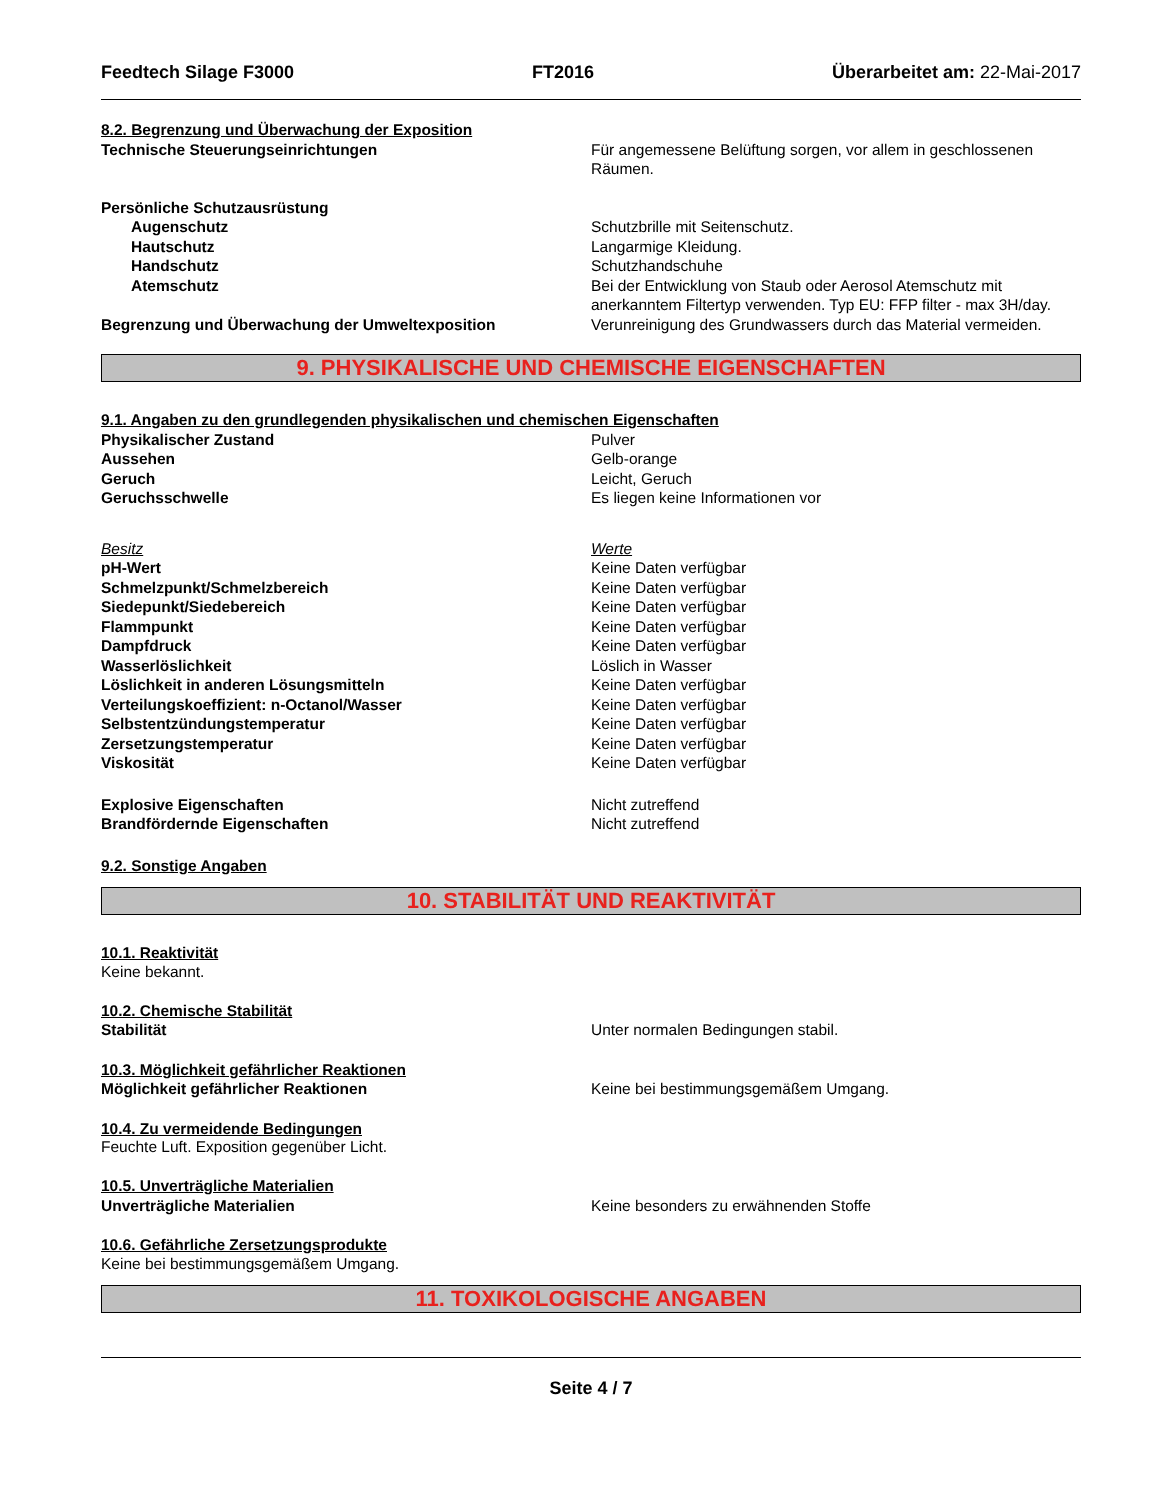Feedtech Silage F3000 FT2016 Überarbeitet am: 22-Mai-2017
8.2. Begrenzung und Überwachung der Exposition
Technische Steuerungseinrichtungen Für angemessene Belüftung sorgen, vor allem in geschlossenen Räumen.
Persönliche Schutzausrüstung
Augenschutz Schutzbrille mit Seitenschutz.
Hautschutz Langarmige Kleidung.
Handschutz Schutzhandschuhe
Atemschutz Bei der Entwicklung von Staub oder Aerosol Atemschutz mit anerkanntem Filtertyp verwenden. Typ EU: FFP filter - max 3H/day.
Begrenzung und Überwachung der Umweltexposition Verunreinigung des Grundwassers durch das Material vermeiden.
9. PHYSIKALISCHE UND CHEMISCHE EIGENSCHAFTEN
9.1. Angaben zu den grundlegenden physikalischen und chemischen Eigenschaften
Physikalischer Zustand Pulver
Aussehen Gelb-orange
Geruch Leicht, Geruch
Geruchsschwelle Es liegen keine Informationen vor
Besitz Werte
pH-Wert Keine Daten verfügbar
Schmelzpunkt/Schmelzbereich Keine Daten verfügbar
Siedepunkt/Siedebereich Keine Daten verfügbar
Flammpunkt Keine Daten verfügbar
Dampfdruck Keine Daten verfügbar
Wasserlöslichkeit Löslich in Wasser
Löslichkeit in anderen Lösungsmitteln Keine Daten verfügbar
Verteilungskoeffizient: n-Octanol/Wasser Keine Daten verfügbar
Selbstentzündungstemperatur Keine Daten verfügbar
Zersetzungstemperatur Keine Daten verfügbar
Viskosität Keine Daten verfügbar
Explosive Eigenschaften Nicht zutreffend
Brandfördernde Eigenschaften Nicht zutreffend
9.2. Sonstige Angaben
10. STABILITÄT UND REAKTIVITÄT
10.1. Reaktivität
Keine bekannt.
10.2. Chemische Stabilität
Stabilität Unter normalen Bedingungen stabil.
10.3. Möglichkeit gefährlicher Reaktionen
Möglichkeit gefährlicher Reaktionen Keine bei bestimmungsgemäßem Umgang.
10.4. Zu vermeidende Bedingungen
Feuchte Luft. Exposition gegenüber Licht.
10.5. Unverträgliche Materialien
Unverträgliche Materialien Keine besonders zu erwähnenden Stoffe
10.6. Gefährliche Zersetzungsprodukte
Keine bei bestimmungsgemäßem Umgang.
11. TOXIKOLOGISCHE ANGABEN
Seite 4 / 7